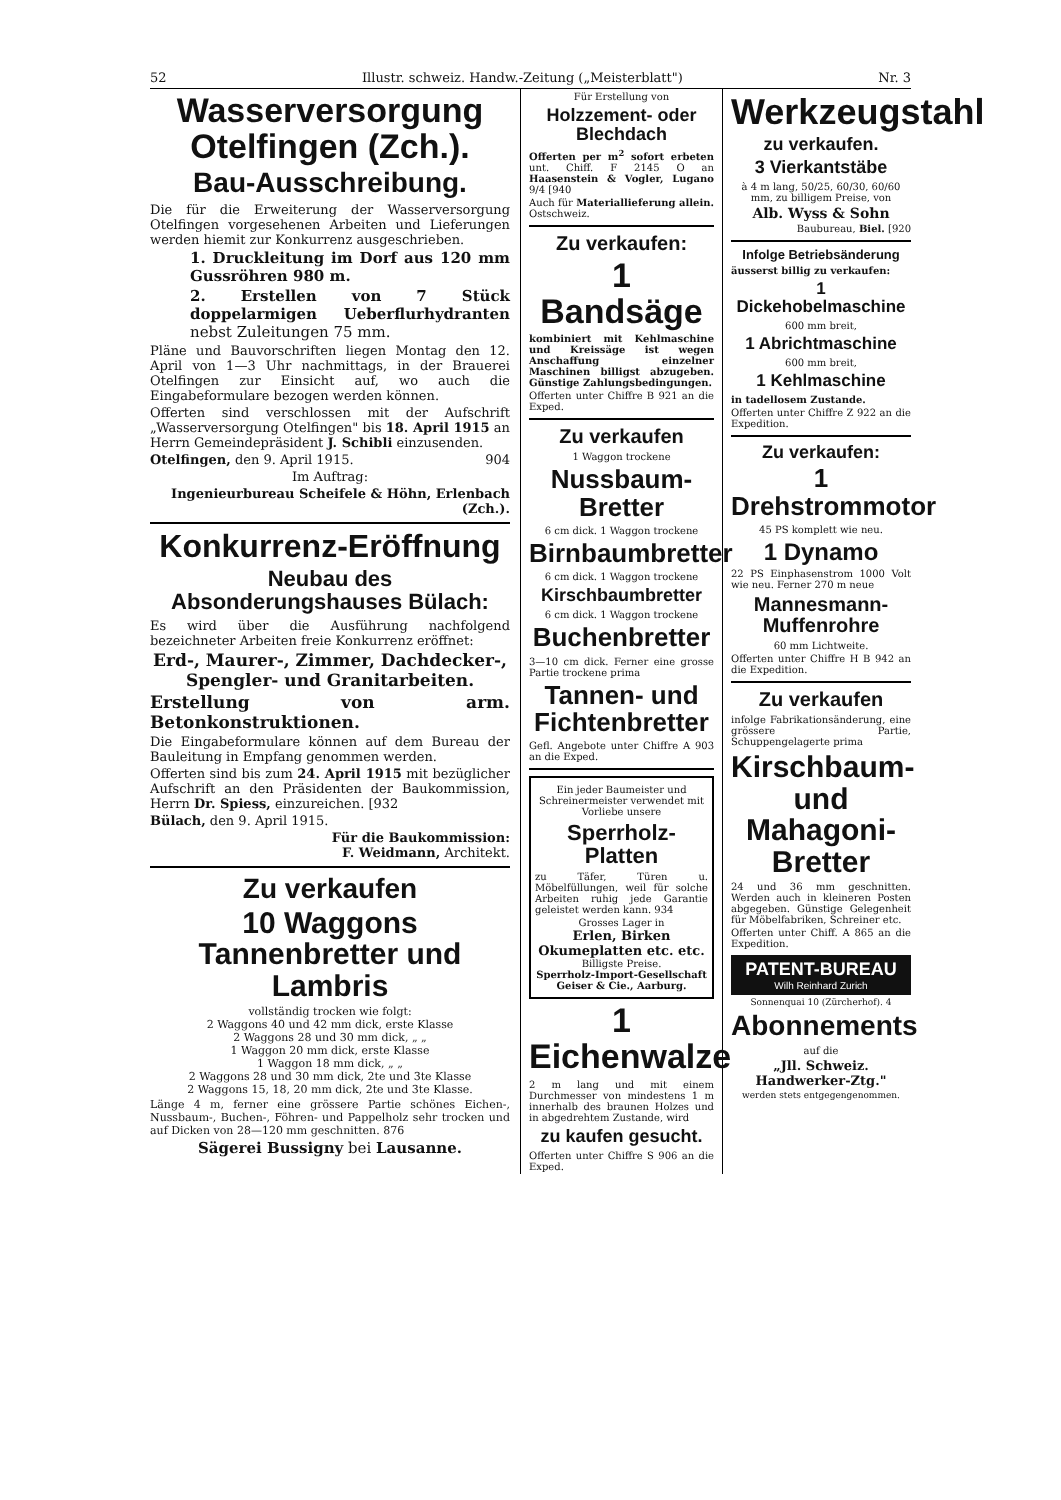52 Illustr. schweiz. Handw.-Zeitung („Meisterblatt") Nr. 3
Wasserversorgung Otelfingen (Zch.).
Bau-Ausschreibung.
Die für die Erweiterung der Wasserversorgung Otelfingen vorgesehenen Arbeiten und Lieferungen werden hiemit zur Konkurrenz ausgeschrieben.
1. Druckleitung im Dorf aus 120 mm Gussröhren 980 m.
2. Erstellen von 7 Stück doppelarmigen Ueberflurhydranten nebst Zuleitungen 75 mm.
Pläne und Bauvorschriften liegen Montag den 12. April von 1—3 Uhr nachmittags, in der Brauerei Otelfingen zur Einsicht auf, wo auch die Eingabeformulare bezogen werden können.
Offerten sind verschlossen mit der Aufschrift „Wasserversorgung Otelfingen" bis 18. April 1915 an Herrn Gemeindepräsident J. Schibli einzusenden.
Otelfingen, den 9. April 1915. 904
Im Auftrag:
Ingenieurbureau Scheifele & Höhn, Erlenbach (Zch.).
Konkurrenz-Eröffnung
Neubau des Absonderungshauses Bülach:
Es wird über die Ausführung nachfolgend bezeichneter Arbeiten freie Konkurrenz eröffnet:
Erd-, Maurer-, Zimmer, Dachdecker-, Spengler- und Granitarbeiten.
Erstellung von arm. Betonkonstruktionen.
Die Eingabeformulare können auf dem Bureau der Bauleitung in Empfang genommen werden.
Offerten sind bis zum 24. April 1915 mit bezüglicher Aufschrift an den Präsidenten der Baukommission, Herrn Dr. Spiess, einzureichen. [932
Bülach, den 9. April 1915.
Für die Baukommission:
F. Weidmann, Architekt.
Zu verkaufen
10 Waggons Tannenbretter und Lambris
vollständig trocken wie folgt:
2 Waggons 40 und 42 mm dick, erste Klasse
2 Waggons 28 und 30 mm dick, „ „
1 Waggon 20 mm dick, erste Klasse
1 Waggon 18 mm dick, „ „
2 Waggons 28 und 30 mm dick, 2te und 3te Klasse
2 Waggons 15, 18, 20 mm dick, 2te und 3te Klasse.
Länge 4 m, ferner eine grössere Partie schönes Eichen-, Nussbaum-, Buchen-, Föhren- und Pappelholz sehr trocken und auf Dicken von 28—120 mm geschnitten. 876
Sägerei Bussigny bei Lausanne.
Für Erstellung von
Holzzement- oder Blechdach
Offerten per m<sup>2</sup> sofort erbeten unt. Chiff. F 2145 O an Haasenstein & Vogler, Lugano 9/4 [940
Auch für Materiallieferung allein. Ostschweiz.
Zu verkaufen:
1 Bandsäge
kombiniert mit Kehlmaschine und Kreissäge ist wegen Anschaffung einzelner Maschinen billigst abzugeben. Günstige Zahlungsbedingungen.
Offerten unter Chiffre B 921 an die Exped.
Zu verkaufen
1 Waggon trockene
Nussbaum-Bretter
6 cm dick. 1 Waggon trockene
Birnbaumbretter
6 cm dick. 1 Waggon trockene
Kirschbaumbretter
6 cm dick. 1 Waggon trockene
Buchenbretter
3—10 cm dick. Ferner eine grosse Partie trockene prima
Tannen- und Fichtenbretter
Gefl. Angebote unter Chiffre A 903 an die Exped.
Ein jeder Baumeister und Schreinermeister verwendet mit Vorliebe unsere
Sperrholz-Platten
zu Täfer, Türen u. Möbelfüllungen, weil für solche Arbeiten ruhig jede Garantie geleistet werden kann. 934
Grosses Lager in
Erlen, Birken
Okumeplatten etc. etc.
Billigste Preise.
Sperrholz-Import-Gesellschaft
Geiser & Cie., Aarburg.
1 Eichenwalze
2 m lang und mit einem Durchmesser von mindestens 1 m innerhalb des braunen Holzes und in abgedrehtem Zustande, wird
zu kaufen gesucht.
Offerten unter Chiffre S 906 an die Exped.
Werkzeugstahl
zu verkaufen.
3 Vierkantstäbe
à 4 m lang, 50/25, 60/30, 60/60 mm, zu billigem Preise, von
Alb. Wyss & Sohn
Baubureau, Biel. [920
Infolge Betriebsänderung
äusserst billig zu verkaufen:
1 Dickehobelmaschine
600 mm breit,
1 Abrichtmaschine
600 mm breit,
1 Kehlmaschine
in tadellosem Zustande.
Offerten unter Chiffre Z 922 an die Expedition.
Zu verkaufen:
1 Drehstrommotor
45 PS komplett wie neu.
1 Dynamo
22 PS Einphasenstrom 1000 Volt wie neu. Ferner 270 m neue
Mannesmann-Muffenrohre
60 mm Lichtweite.
Offerten unter Chiffre H B 942 an die Expedition.
Zu verkaufen
infolge Fabrikationsänderung, eine grössere Partie, Schuppengelagerte prima
Kirschbaum- und Mahagoni-Bretter
24 und 36 mm geschnitten. Werden auch in kleineren Posten abgegeben. Günstige Gelegenheit für Möbelfabriken, Schreiner etc.
Offerten unter Chiff. A 865 an die Expedition.
PATENT-BUREAU
Wilh Reinhard Zurich
Sonnenquai 10 (Zürcherhof). 4
Abonnements
auf die
„Jll. Schweiz. Handwerker-Ztg."
werden stets entgegengenommen.